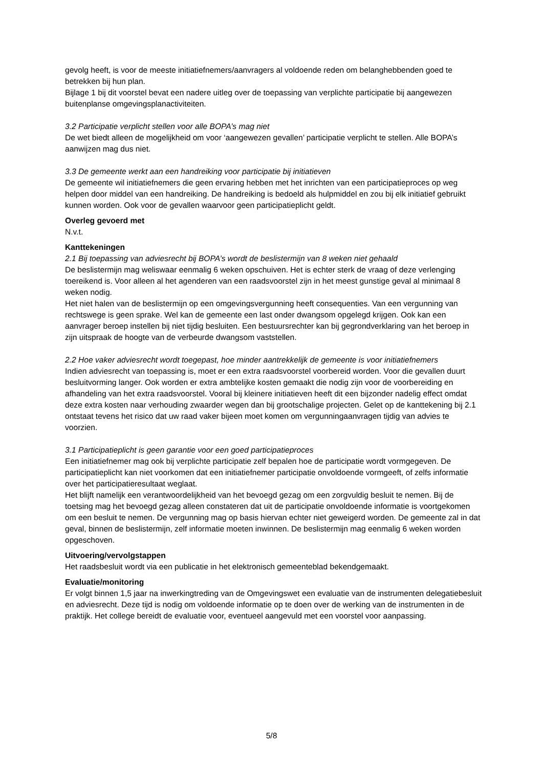gevolg heeft, is voor de meeste initiatiefnemers/aanvragers al voldoende reden om belanghebbenden goed te betrekken bij hun plan.
Bijlage 1 bij dit voorstel bevat een nadere uitleg over de toepassing van verplichte participatie bij aangewezen buitenplanse omgevingsplanactiviteiten.
3.2 Participatie verplicht stellen voor alle BOPA’s mag niet
De wet biedt alleen de mogelijkheid om voor ‘aangewezen gevallen’ participatie verplicht te stellen. Alle BOPA’s aanwijzen mag dus niet.
3.3 De gemeente werkt aan een handreiking voor participatie bij initiatieven
De gemeente wil initiatiefnemers die geen ervaring hebben met het inrichten van een participatieproces op weg helpen door middel van een handreiking. De handreiking is bedoeld als hulpmiddel en zou bij elk initiatief gebruikt kunnen worden. Ook voor de gevallen waarvoor geen participatieplicht geldt.
Overleg gevoerd met
N.v.t.
Kanttekeningen
2.1 Bij toepassing van adviesrecht bij BOPA’s wordt de beslistermijn van 8 weken niet gehaald
De beslistermijn mag weliswaar eenmalig 6 weken opschuiven. Het is echter sterk de vraag of deze verlenging toereikend is. Voor alleen al het agenderen van een raadsvoorstel zijn in het meest gunstige geval al minimaal 8 weken nodig.
Het niet halen van de beslistermijn op een omgevingsvergunning heeft consequenties. Van een vergunning van rechtswege is geen sprake. Wel kan de gemeente een last onder dwangsom opgelegd krijgen. Ook kan een aanvrager beroep instellen bij niet tijdig besluiten. Een bestuursrechter kan bij gegrondverklaring van het beroep in zijn uitspraak de hoogte van de verbeurde dwangsom vaststellen.
2.2 Hoe vaker adviesrecht wordt toegepast, hoe minder aantrekkelijk de gemeente is voor initiatiefnemers
Indien adviesrecht van toepassing is, moet er een extra raadsvoorstel voorbereid worden. Voor die gevallen duurt besluitvorming langer. Ook worden er extra ambtelijke kosten gemaakt die nodig zijn voor de voorbereiding en afhandeling van het extra raadsvoorstel. Vooral bij kleinere initiatieven heeft dit een bijzonder nadelig effect omdat deze extra kosten naar verhouding zwaarder wegen dan bij grootschalige projecten. Gelet op de kanttekening bij 2.1 ontstaat tevens het risico dat uw raad vaker bijeen moet komen om vergunningaanvragen tijdig van advies te voorzien.
3.1 Participatieplicht is geen garantie voor een goed participatieproces
Een initiatiefnemer mag ook bij verplichte participatie zelf bepalen hoe de participatie wordt vormgegeven. De participatieplicht kan niet voorkomen dat een initiatiefnemer participatie onvoldoende vormgeeft, of zelfs informatie over het participatieresultaat weglaat.
Het blijft namelijk een verantwoordelijkheid van het bevoegd gezag om een zorgvuldig besluit te nemen. Bij de toetsing mag het bevoegd gezag alleen constateren dat uit de participatie onvoldoende informatie is voortgekomen om een besluit te nemen. De vergunning mag op basis hiervan echter niet geweigerd worden. De gemeente zal in dat geval, binnen de beslistermijn, zelf informatie moeten inwinnen. De beslistermijn mag eenmalig 6 weken worden opgeschoven.
Uitvoering/vervolgstappen
Het raadsbesluit wordt via een publicatie in het elektronisch gemeenteblad bekendgemaakt.
Evaluatie/monitoring
Er volgt binnen 1,5 jaar na inwerkingtreding van de Omgevingswet een evaluatie van de instrumenten delegatiebesluit en adviesrecht. Deze tijd is nodig om voldoende informatie op te doen over de werking van de instrumenten in de praktijk. Het college bereidt de evaluatie voor, eventueel aangevuld met een voorstel voor aanpassing.
5/8